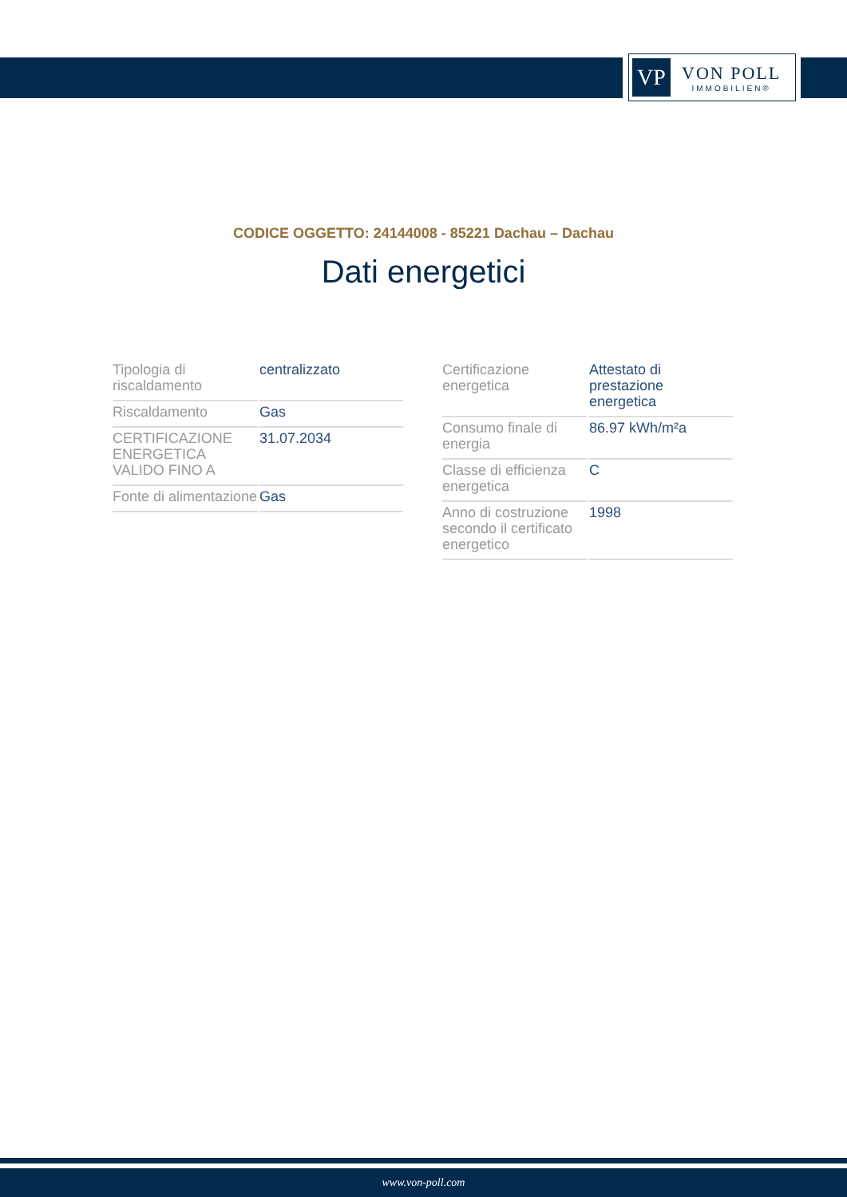VP
VON POLL
IMMOBILIEN®
CODICE OGGETTO: 24144008 - 85221 Dachau – Dachau
Dati energetici
| Tipologia di riscaldamento | centralizzato |
| Riscaldamento | Gas |
| CERTIFICAZIONE ENERGETICA VALIDO FINO A | 31.07.2034 |
| Fonte di alimentazione | Gas |
| Certificazione energetica | Attestato di prestazione energetica |
| Consumo finale di energia | 86.97 kWh/m²a |
| Classe di efficienza energetica | C |
| Anno di costruzione secondo il certificato energetico | 1998 |
www.von-poll.com